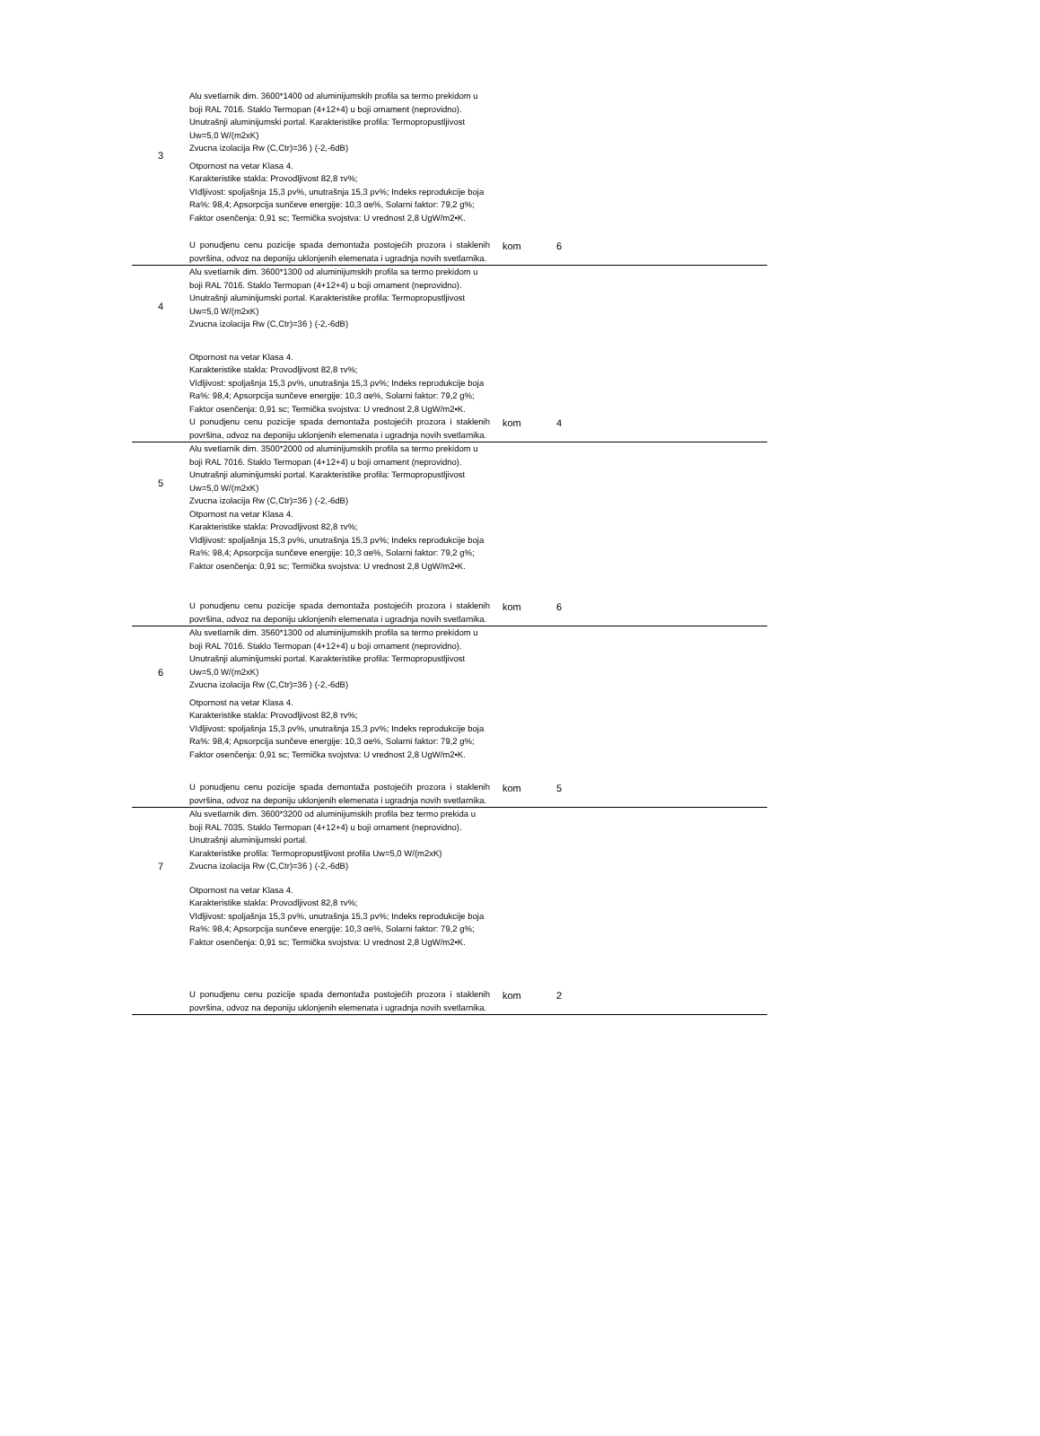| 3 | Alu svetlarnik dim. 3600*1400 od aluminijumskih profila sa termo prekidom u boji RAL 7016. Staklo Termopan (4+12+4) u boji ornament (neprovidno). Unutrašnji aluminijumski portal. Karakteristike profila: Termopropustljivost Uw=5,0 W/(m2xK) Zvucna izolacija Rw (C,Ctr)=36 ) (-2,-6dB) Otpornost na vetar Klasa 4. Karakteristike stakla: Provodljivost 82,8 τv%; VIdljivost: spoljašnja 15,3 ρv%, unutrašnja 15,3 ρv%; Indeks reprodukcije boja Ra%: 98,4; Apsorpcija sunčeve energije: 10,3 αe%, Solarni faktor: 79,2 g%; Faktor osenčenja: 0,91 sc; Termička svojstva: U vrednost 2,8 UgW/m2•K. U ponudjenu cenu pozicije spada demontaža postojećih prozora i staklenih površina, odvoz na deponiju uklonjenih elemenata i ugradnja novih svetlarnika. | kom | 6 |
| 4 | Alu svetlarnik dim. 3600*1300 od aluminijumskih profila sa termo prekidom u boji RAL 7016. Staklo Termopan (4+12+4) u boji ornament (neprovidno). Unutrašnji aluminijumski portal. Karakteristike profila: Termopropustljivost Uw=5,0 W/(m2xK) Zvucna izolacija Rw (C,Ctr)=36 ) (-2,-6dB) Otpornost na vetar Klasa 4. Karakteristike stakla: Provodljivost 82,8 τv%; VIdljivost: spoljašnja 15,3 ρv%, unutrašnja 15,3 ρv%; Indeks reprodukcije boja Ra%: 98,4; Apsorpcija sunčeve energije: 10,3 αe%, Solarni faktor: 79,2 g%; Faktor osenčenja: 0,91 sc; Termička svojstva: U vrednost 2,8 UgW/m2•K. U ponudjenu cenu pozicije spada demontaža postojećih prozora i staklenih površina, odvoz na deponiju uklonjenih elemenata i ugradnja novih svetlarnika. | kom | 4 |
| 5 | Alu svetlarnik dim. 3500*2000 od aluminijumskih profila sa termo prekidom u boji RAL 7016. Staklo Termopan (4+12+4) u boji ornament (neprovidno). Unutrašnji aluminijumski portal. Karakteristike profila: Termopropustljivost Uw=5,0 W/(m2xK) Zvucna izolacija Rw (C,Ctr)=36 ) (-2,-6dB) Otpornost na vetar Klasa 4. Karakteristike stakla: Provodljivost 82,8 τv%; VIdljivost: spoljašnja 15,3 ρv%, unutrašnja 15,3 ρv%; Indeks reprodukcije boja Ra%: 98,4; Apsorpcija sunčeve energije: 10,3 αe%, Solarni faktor: 79,2 g%; Faktor osenčenja: 0,91 sc; Termička svojstva: U vrednost 2,8 UgW/m2•K. U ponudjenu cenu pozicije spada demontaža postojećih prozora i staklenih površina, odvoz na deponiju uklonjenih elemenata i ugradnja novih svetlarnika. | kom | 6 |
| 6 | Alu svetlarnik dim. 3560*1300 od aluminijumskih profila sa termo prekidom u boji RAL 7016. Staklo Termopan (4+12+4) u boji ornament (neprovidno). Unutrašnji aluminijumski portal. Karakteristike profila: Termopropustljivost Uw=5,0 W/(m2xK) Zvucna izolacija Rw (C,Ctr)=36 ) (-2,-6dB) Otpornost na vetar Klasa 4. Karakteristike stakla: Provodljivost 82,8 τv%; VIdljivost: spoljašnja 15,3 ρv%, unutrašnja 15,3 ρv%; Indeks reprodukcije boja Ra%: 98,4; Apsorpcija sunčeve energije: 10,3 αe%, Solarni faktor: 79,2 g%; Faktor osenčenja: 0,91 sc; Termička svojstva: U vrednost 2,8 UgW/m2•K. U ponudjenu cenu pozicije spada demontaža postojećih prozora i staklenih površina, odvoz na deponiju uklonjenih elemenata i ugradnja novih svetlarnika. | kom | 5 |
| 7 | Alu svetlarnik dim. 3600*3200 od aluminijumskih profila bez termo prekida u boji RAL 7035. Staklo Termopan (4+12+4) u boji ornament (neprovidno). Unutrašnji aluminijumski portal. Karakteristike profila: Termopropustljivost profila Uw=5,0 W/(m2xK) Zvucna izolacija Rw (C,Ctr)=36 ) (-2,-6dB) Otpornost na vetar Klasa 4. Karakteristike stakla: Provodljivost 82,8 τv%; VIdljivost: spoljašnja 15,3 ρv%, unutrašnja 15,3 ρv%; Indeks reprodukcije boja Ra%: 98,4; Apsorpcija sunčeve energije: 10,3 αe%, Solarni faktor: 79,2 g%; Faktor osenčenja: 0,91 sc; Termička svojstva: U vrednost 2,8 UgW/m2•K. U ponudjenu cenu pozicije spada demontaža postojećih prozora i staklenih površina, odvoz na deponiju uklonjenih elemenata i ugradnja novih svetlarnika. | kom | 2 |